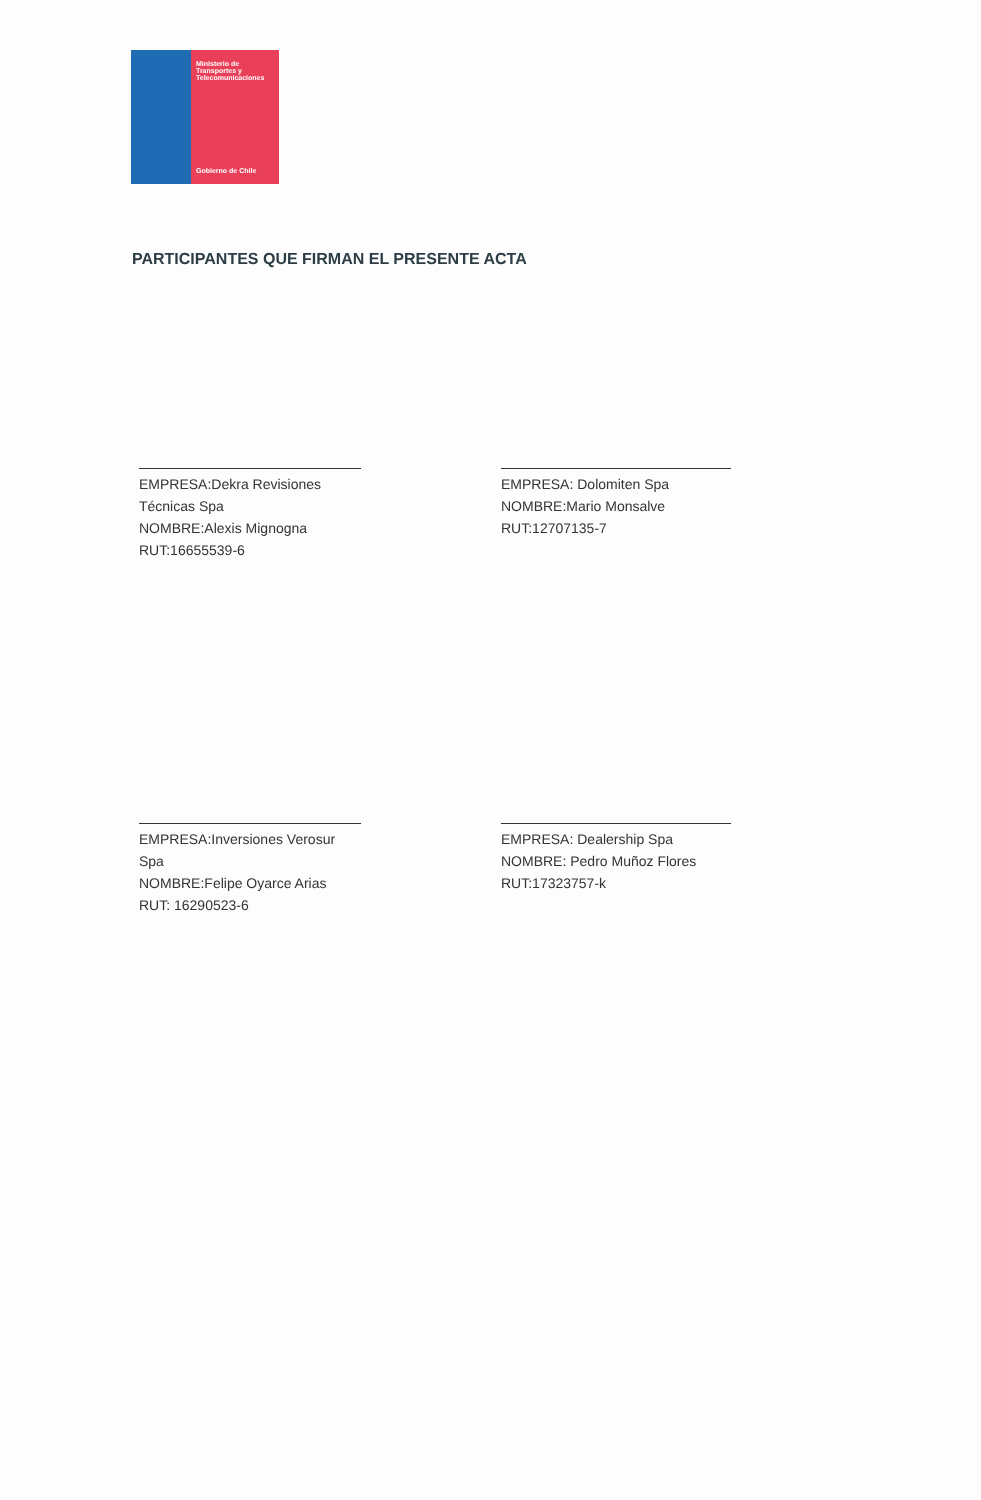Ministerio de
Transportes y
Telecomunicaciones
Gobierno de Chile
PARTICIPANTES QUE FIRMAN EL PRESENTE ACTA
EMPRESA:Dekra Revisiones Técnicas Spa
NOMBRE:Alexis Mignogna
RUT:16655539-6
EMPRESA: Dolomiten Spa
NOMBRE:Mario Monsalve
RUT:12707135-7
EMPRESA:Inversiones Verosur Spa
NOMBRE:Felipe Oyarce Arias
RUT: 16290523-6
EMPRESA: Dealership Spa
NOMBRE: Pedro Muñoz Flores
RUT:17323757-k